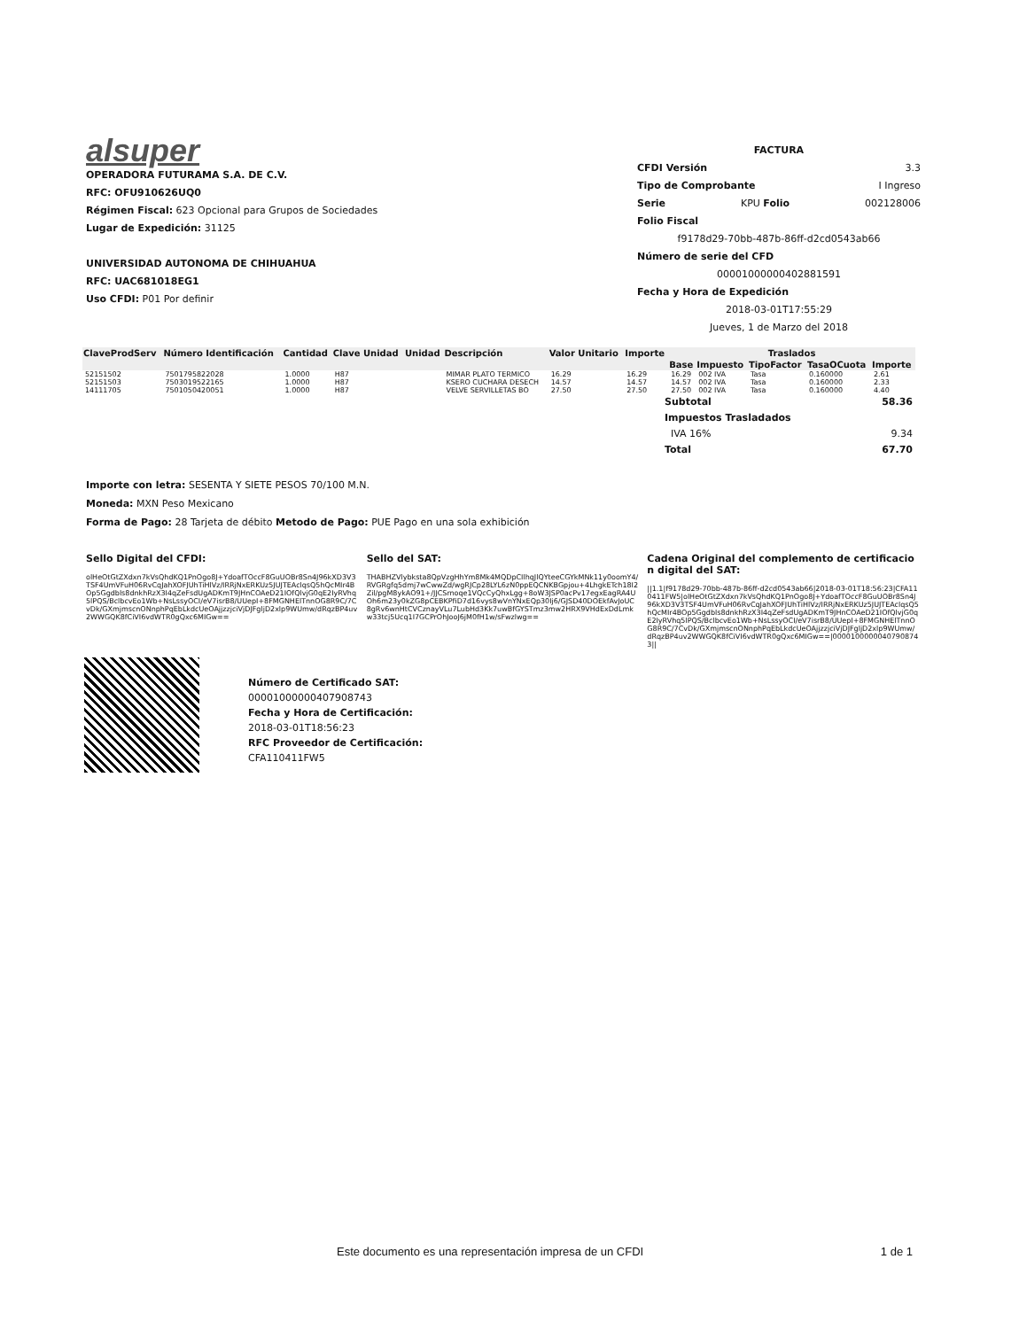alsuper
OPERADORA FUTURAMA S.A. DE C.V.
RFC: OFU910626UQ0
Régimen Fiscal: 623 Opcional para Grupos de Sociedades
Lugar de Expedición: 31125
UNIVERSIDAD AUTONOMA DE CHIHUAHUA
RFC: UAC681018EG1
Uso CFDI: P01 Por definir
FACTURA
CFDI Versión 3.3
Tipo de Comprobante I Ingreso
Serie KPU Folio 002128006
Folio Fiscal
f9178d29-70bb-487b-86ff-d2cd0543ab66
Número de serie del CFD
00001000000402881591
Fecha y Hora de Expedición
2018-03-01T17:55:29
Jueves, 1 de Marzo del 2018
| ClaveProdServ | Número Identificación | Cantidad | Clave Unidad | Unidad | Descripción | Valor Unitario | Importe | Traslados | | | | |
| --- | --- | --- | --- | --- | --- | --- | --- | --- | --- | --- | --- | --- |
| | | | | | | | | Base | Impuesto | TipoFactor | TasaOCuota | Importe |
| 52151502 | 7501795822028 | 1.0000 | H87 | | MIMAR PLATO TERMICO | 16.29 | 16.29 | 16.29 | 002 IVA | Tasa | 0.160000 | 2.61 |
| 52151503 | 7503019522165 | 1.0000 | H87 | | KSERO CUCHARA DESECH | 14.57 | 14.57 | 14.57 | 002 IVA | Tasa | 0.160000 | 2.33 |
| 14111705 | 7501050420051 | 1.0000 | H87 | | VELVE SERVILLETAS BO | 27.50 | 27.50 | 27.50 | 002 IVA | Tasa | 0.160000 | 4.40 |
Subtotal 58.36
Impuestos Trasladados
IVA 16% 9.34
Total 67.70
Importe con letra: SESENTA Y SIETE PESOS 70/100 M.N.
Moneda: MXN Peso Mexicano
Forma de Pago: 28 Tarjeta de débito Metodo de Pago: PUE Pago en una sola exhibición
Sello Digital del CFDI:
olHeOtGtZXdxn7kVsQhdKQ1PnOgo8J+YdoafTOccF8GuUOBr8Sn4J96kXD3V3TSF4UmVFuH06RvCqJahXOFJUhTiHlVz/IRRjNxERKUz5JUJTEAclqsQ5hQcMIr4BOp5Ggdbls8dnkhRzX3I4qZeFsdUgADKmT9JHnCOAeD21IOfQlvjG0qE2IyRVhq5lPQS/BclbcvEo1Wb+NsLssyOCI/eV7isrB8/UUepI+8FMGNHElTnnOG8R9C/7CvDk/GXmjmscnONnphPqEbLkdcUeOAjjzzjciVjDJFgljD2xlp9WUmw/dRqzBP4uv2WWGQK8fCiVI6vdWTR0gQxc6MIGw==
Sello del SAT:
THABHZVlybksta8QpVzgHhYm8Mk4MQDpCIlhqJlQYteeCGYkMNk11y0oomY4/RVGRgfq5dmj7wCwwZd/wgRJCp28LYL6zN0ppEQCNKBGpjou+4LhgkETch18I2Zil/pgM8ykAO91+/JJCSrnoqe1VQcCyQhxLgg+8oW3JSP0acPv17egxEagRA4UOh6m23y0kZG8pCEBKPfiD7d16vys8wVnYNxEQp30Ij6/GJSD40DOEkfAvJoUC8gRv6wnHtCVCznayVLu7LubHd3Kk7uwBfGYSTmz3mw2HRX9VHdExDdLmkw33tcj5Ucq1I7GCPrOhJooJ6jM0fH1w/sFwzlwg==
Cadena Original del complemento de certificacion digital del SAT:
||1.1|f9178d29-70bb-487b-86ff-d2cd0543ab66|2018-03-01T18:56:23|CFA110411FW5|olHeOtGtZXdxn7kVsQhdKQ1PnOgo8J+YdoafTOccF8GuUOBr8Sn4J96kXD3V3TSF4UmVFuH06RvCqJahXOFJUhTiHlVz/IRRjNxERKUz5JUJTEAclqsQ5hQcMIr4BOp5Ggdbls8dnkhRzX3I4qZeFsdUgADKmT9JHnCOAeD21IOfQlvjG0qE2IyRVhq5lPQS/BclbcvEo1Wb+NsLssyOCI/eV7isrB8/UUepI+8FMGNHElTnnOG8R9C/7CvDk/GXmjmscnONnphPqEbLkdcUeOAjjzzjciVjDJFgljD2xlp9WUmw/dRqzBP4uv2WWGQK8fCiVI6vdWTR0gQxc6MIGw==|00001000000407908743||
Número de Certificado SAT:
00001000000407908743
Fecha y Hora de Certificación:
2018-03-01T18:56:23
RFC Proveedor de Certificación:
CFA110411FW5
Este documento es una representación impresa de un CFDI 1 de 1